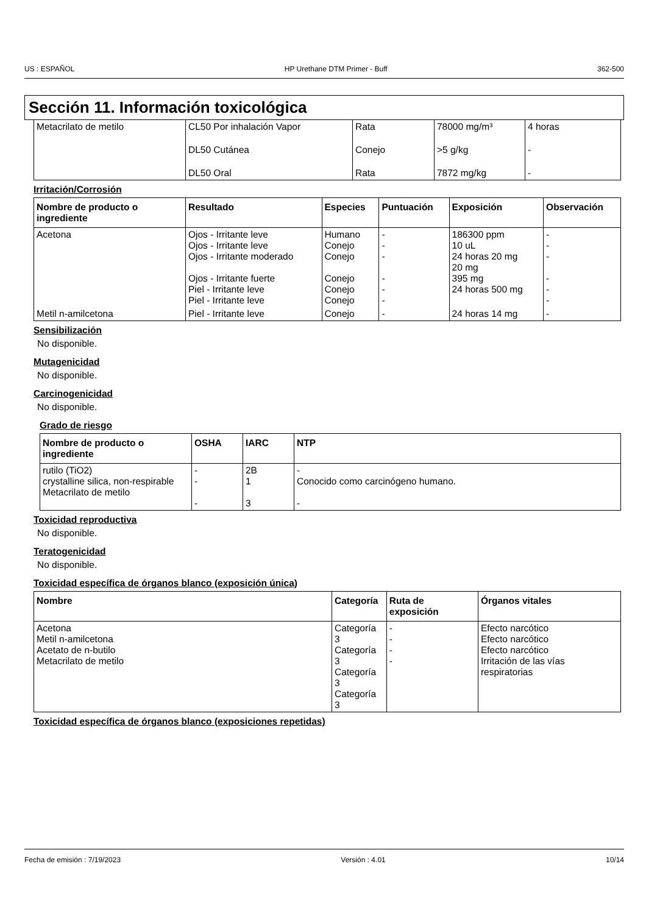US : ESPAÑOL HP Urethane DTM Primer - Buff 362-500
Sección 11. Información toxicológica
| Metacrilato de metilo | CL50 Por inhalación Vapor | Rata | 78000 mg/m³ | 4 horas |
| | DL50 Cutánea | Conejo | >5 g/kg | - |
| | DL50 Oral | Rata | 7872 mg/kg | - |
Irritación/Corrosión
| Nombre de producto o ingrediente | Resultado | Especies | Puntuación | Exposición | Observación |
| --- | --- | --- | --- | --- | --- |
| Acetona | Ojos - Irritante leve Ojos - Irritante leve Ojos - Irritante moderado Ojos - Irritante fuerte Piel - Irritante leve Piel - Irritante leve | Humano Conejo Conejo Conejo Conejo Conejo | - - - - - - | 186300 ppm 10 uL 24 horas 20 mg 20 mg 395 mg 24 horas 500 mg | - - - - - - |
| Metil n-amilcetona | Piel - Irritante leve | Conejo | - | 24 horas 14 mg | - |
Sensibilización
No disponible.
Mutagenicidad
No disponible.
Carcinogenicidad
No disponible.
Grado de riesgo
| Nombre de producto o ingrediente | OSHA | IARC | NTP |
| --- | --- | --- | --- |
| rutilo (TiO2) crystalline silica, non-respirable Metacrilato de metilo | - - - | 2B 1 3 | - Conocido como carcinógeno humano. - |
Toxicidad reproductiva
No disponible.
Teratogenicidad
No disponible.
Toxicidad específica de órganos blanco (exposición única)
| Nombre | Categoría | Ruta de exposición | Órganos vitales |
| --- | --- | --- | --- |
| Acetona Metil n-amilcetona Acetato de n-butilo Metacrilato de metilo | Categoría 3 Categoría 3 Categoría 3 Categoría 3 | - - - - | Efecto narcótico Efecto narcótico Efecto narcótico Irritación de las vías respiratorias |
Toxicidad específica de órganos blanco (exposiciones repetidas)
Fecha de emisión : 7/19/2023 Versión : 4.01 10/14